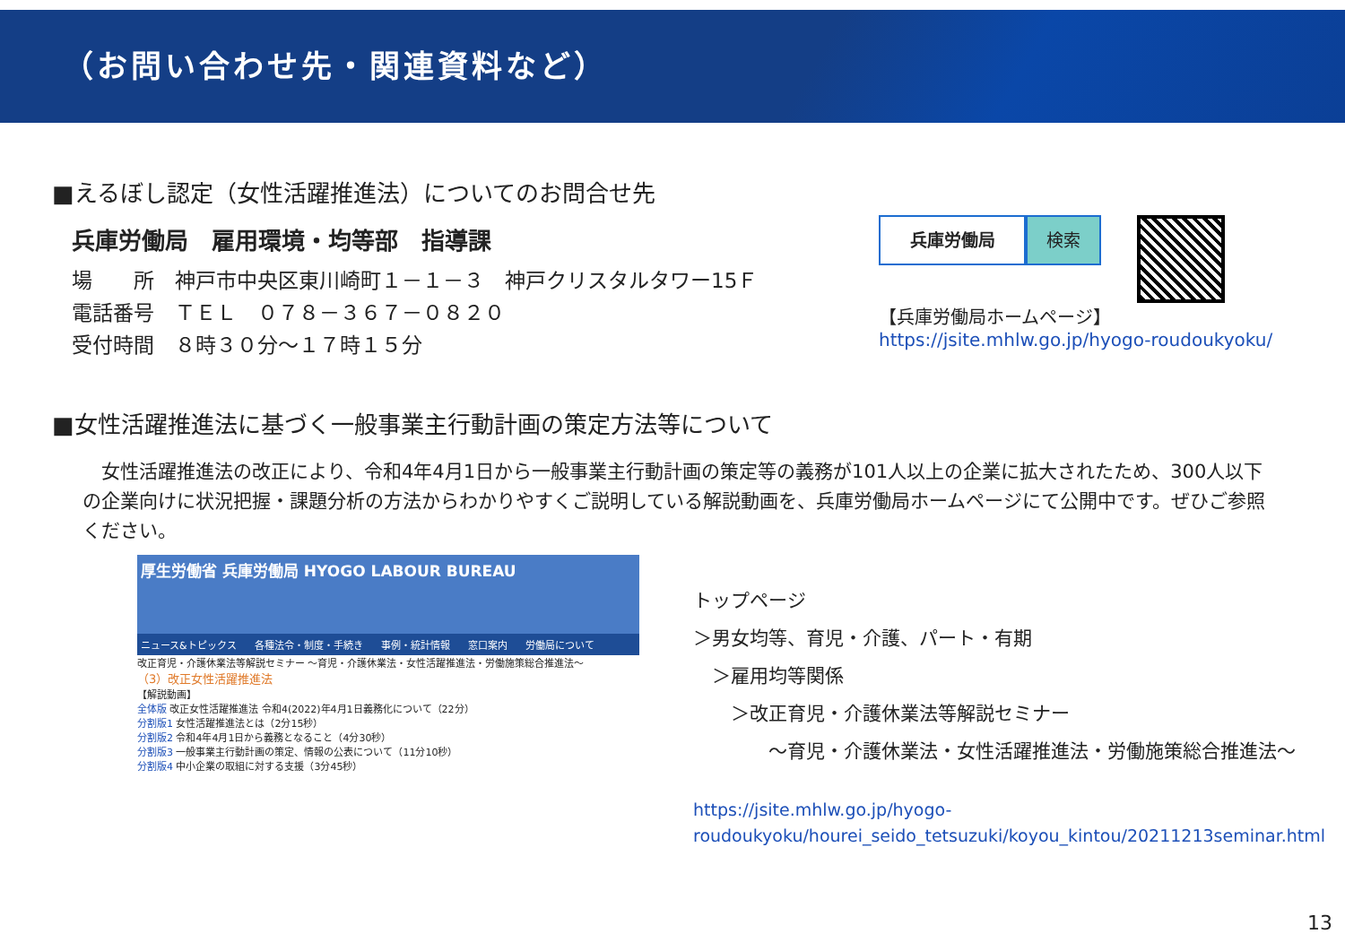（お問い合わせ先・関連資料など）
■えるぼし認定（女性活躍推進法）についてのお問合せ先
兵庫労働局　雇用環境・均等部　指導課
場　　所　神戸市中央区東川崎町１－１－３　神戸クリスタルタワー15Ｆ
電話番号　ＴＥＬ　０７８－３６７－０８２０
受付時間　８時３０分～１７時１５分
兵庫労働局 検索
【兵庫労働局ホームページ】
https://jsite.mhlw.go.jp/hyogo-roudoukyoku/
■女性活躍推進法に基づく一般事業主行動計画の策定方法等について
　女性活躍推進法の改正により、令和4年4月1日から一般事業主行動計画の策定等の義務が101人以上の企業に拡大されたため、300人以下の企業向けに状況把握・課題分析の方法からわかりやすくご説明している解説動画を、兵庫労働局ホームページにて公開中です。ぜひご参照ください。
厚生労働省 兵庫労働局 HYOGO LABOUR BUREAU
ニュース&トピックス 各種法令・制度・手続き 事例・統計情報 窓口案内 労働局について
改正育児・介護休業法等解説セミナー ～育児・介護休業法・女性活躍推進法・労働施策総合推進法～
（3）改正女性活躍推進法
【解説動画】
全体版 改正女性活躍推進法 令和4(2022)年4月1日義務化について（22分）
分割版1 女性活躍推進法とは（2分15秒）
分割版2 令和4年4月1日から義務となること（4分30秒）
分割版3 一般事業主行動計画の策定、情報の公表について（11分10秒）
分割版4 中小企業の取組に対する支援（3分45秒）
トップページ
＞男女均等、育児・介護、パート・有期
　＞雇用均等関係
　　＞改正育児・介護休業法等解説セミナー
　　　　～育児・介護休業法・女性活躍推進法・労働施策総合推進法～
https://jsite.mhlw.go.jp/hyogo-roudoukyoku/hourei_seido_tetsuzuki/koyou_kintou/20211213seminar.html
13